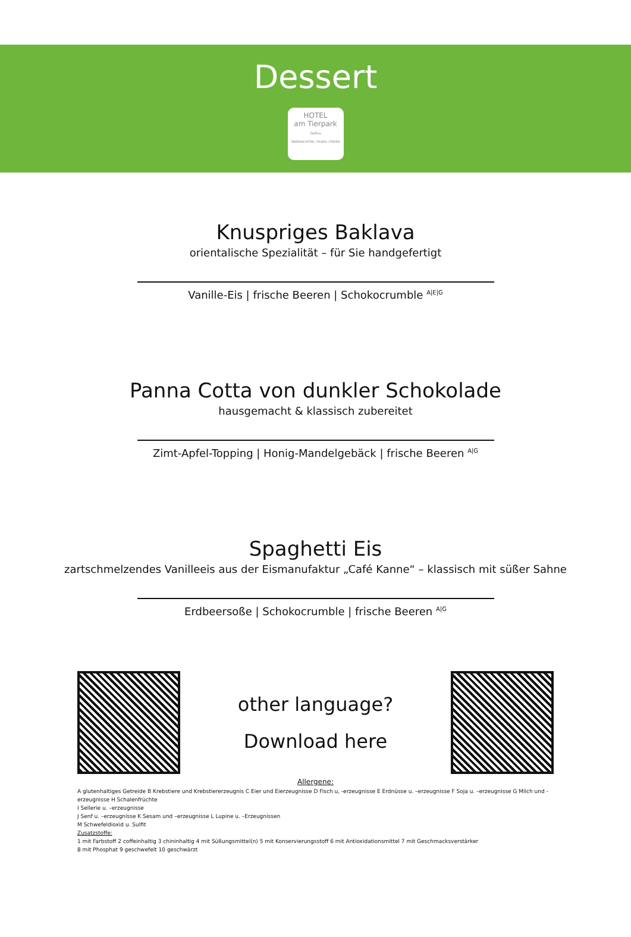Dessert
HOTEL
am Tierpark
Gotha
ÜBERNACHTEN | TAGEN | FEIERN
Knuspriges Baklava
orientalische Spezialität – für Sie handgefertigt
Vanille-Eis | frische Beeren | Schokocrumble <sup>A|E|G</sup>
Panna Cotta von dunkler Schokolade
hausgemacht & klassisch zubereitet
Zimt-Apfel-Topping | Honig-Mandelgebäck | frische Beeren <sup>A|G</sup>
Spaghetti Eis
zartschmelzendes Vanilleeis aus der Eismanufaktur „Café Kanne“ – klassisch mit süßer Sahne
Erdbeersoße | Schokocrumble | frische Beeren <sup>A|G</sup>
other language?
Download here
Allergene:
A glutenhaltiges Getreide B Krebstiere und Krebstiererzeugnis C Eier und Eierzeugnisse D Fisch u, -erzeugnisse E Erdnüsse u. –erzeugnisse F Soja u. –erzeugnisse G Milch und -erzeugnisse H Schalenfrüchte
I Sellerie u. –erzeugnisse
J Senf u. –erzeugnisse K Sesam und –erzeugnisse L Lupine u. –Erzeugnissen
M Schwefeldioxid u. Sulfit
Zusatzstoffe:
1 mit Farbstoff 2 coffeinhaltig 3 chininhaltig 4 mit Süßungsmittel(n) 5 mit Konservierungsstoff 6 mit Antioxidationsmittel 7 mit Geschmacksverstärker
8 mit Phosphat 9 geschwefelt 10 geschwärzt